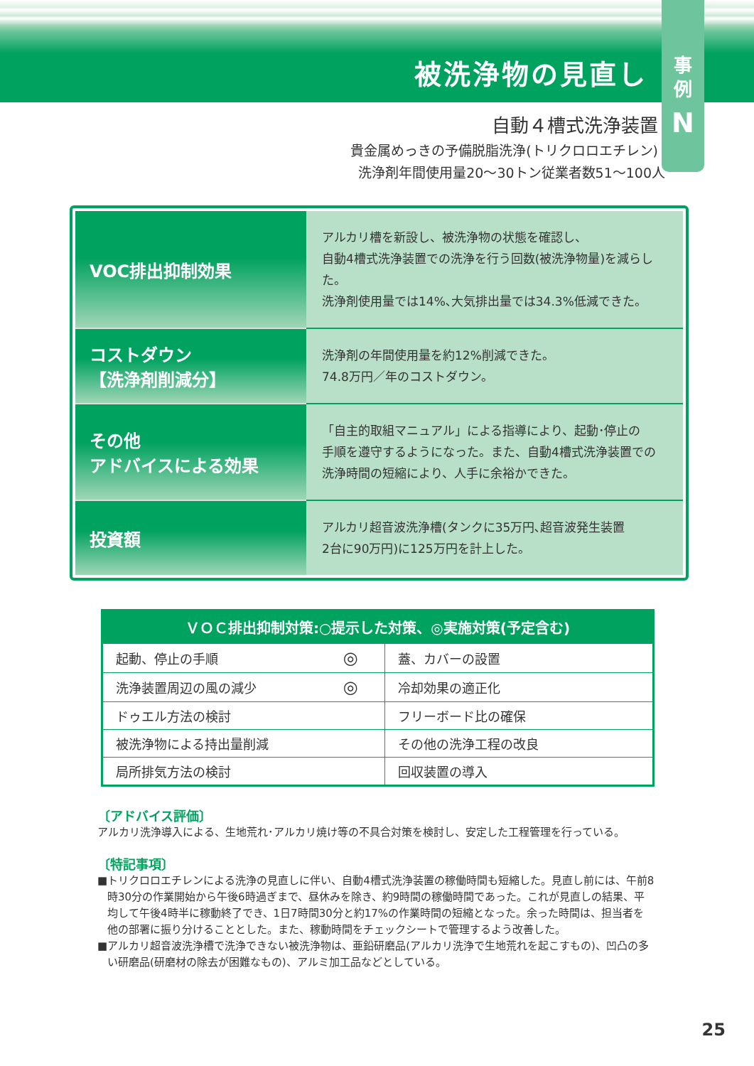被洗浄物の見直し
事
例
N
自動４槽式洗浄装置
貴金属めっきの予備脱脂洗浄(トリクロロエチレン)
洗浄剤年間使用量20〜30トン従業者数51〜100人
| VOC排出抑制効果 | アルカリ槽を新設し、被洗浄物の状態を確認し、 自動4槽式洗浄装置での洗浄を行う回数(被洗浄物量)を減らした。 洗浄剤使用量では14%､大気排出量では34.3%低減できた。 |
| コストダウン 【洗浄剤削減分】 | 洗浄剤の年間使用量を約12%削減できた。 74.8万円／年のコストダウン。 |
| その他 アドバイスによる効果 | 「自主的取組マニュアル」による指導により、起動･停止の 手順を遵守するようになった。また、自動4槽式洗浄装置での 洗浄時間の短縮により、人手に余裕かできた。 |
| 投資額 | アルカリ超音波洗浄槽(タンクに35万円､超音波発生装置 2台に90万円)に125万円を計上した。 |
| ＶＯＣ排出抑制対策:○提示した対策、◎実施対策(予定含む) | | | |
| --- | --- | --- | --- |
| 起動、停止の手順 | ◎ | 蓋、カバーの設置 | |
| 洗浄装置周辺の風の減少 | ◎ | 冷却効果の適正化 | |
| ドゥエル方法の検討 | | フリーボード比の確保 | |
| 被洗浄物による持出量削減 | | その他の洗浄工程の改良 | |
| 局所排気方法の検討 | | 回収装置の導入 | |
〔アドバイス評価〕
アルカリ洗浄導入による、生地荒れ･アルカリ焼け等の不具合対策を検討し、安定した工程管理を行っている。
〔特記事項〕
■トリクロロエチレンによる洗浄の見直しに伴い、自動4槽式洗浄装置の稼働時間も短縮した。見直し前には、午前8時30分の作業開始から午後6時過ぎまで、昼休みを除き、約9時間の稼働時間であった。これが見直しの結果、平均して午後4時半に稼動終了でき、1日7時間30分と約17%の作業時間の短縮となった。余った時間は、担当者を他の部署に振り分けることとした。また、稼動時間をチェックシートで管理するよう改善した。
■アルカリ超音波洗浄槽で洗浄できない被洗浄物は、亜鉛研磨品(アルカリ洗浄で生地荒れを起こすもの)、凹凸の多い研磨品(研磨材の除去が困難なもの)、アルミ加工品などとしている。
25